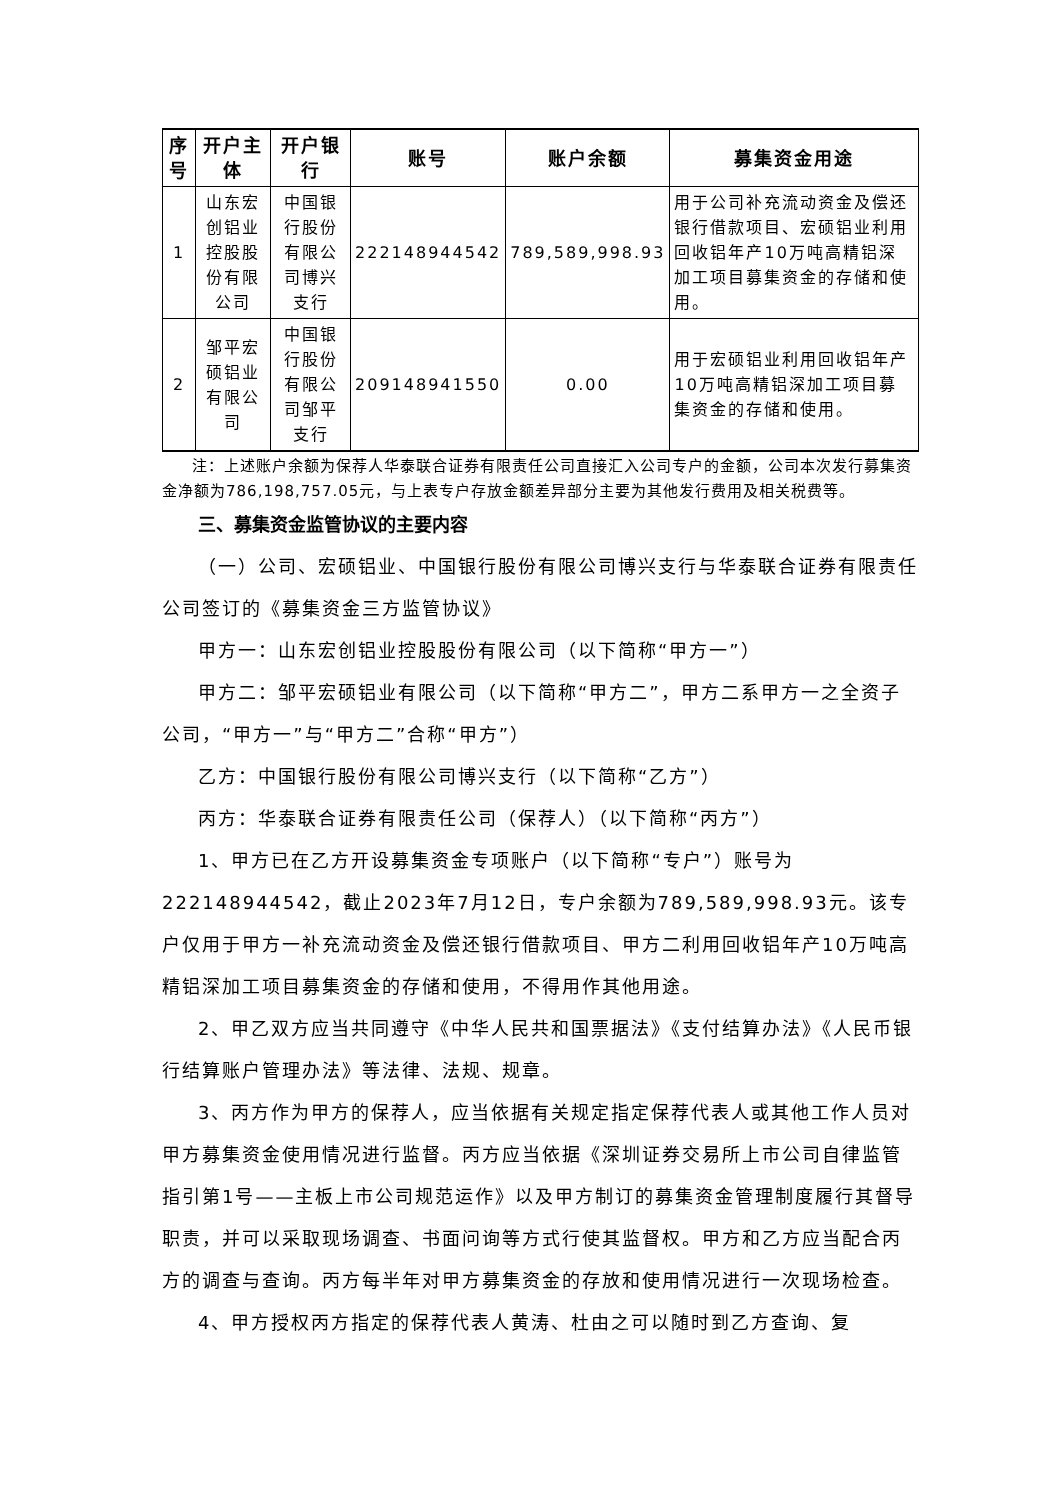| 序号 | 开户主体 | 开户银行 | 账号 | 账户余额 | 募集资金用途 |
| --- | --- | --- | --- | --- | --- |
| 1 | 山东宏创铝业控股股份有限公司 | 中国银行股份有限公司博兴支行 | 222148944542 | 789,589,998.93 | 用于公司补充流动资金及偿还银行借款项目、宏硕铝业利用回收铝年产10万吨高精铝深加工项目募集资金的存储和使用。 |
| 2 | 邹平宏硕铝业有限公司 | 中国银行股份有限公司邹平支行 | 209148941550 | 0.00 | 用于宏硕铝业利用回收铝年产10万吨高精铝深加工项目募集资金的存储和使用。 |
注：上述账户余额为保荐人华泰联合证券有限责任公司直接汇入公司专户的金额，公司本次发行募集资金净额为786,198,757.05元，与上表专户存放金额差异部分主要为其他发行费用及相关税费等。
三、募集资金监管协议的主要内容
（一）公司、宏硕铝业、中国银行股份有限公司博兴支行与华泰联合证券有限责任公司签订的《募集资金三方监管协议》
甲方一：山东宏创铝业控股股份有限公司（以下简称“甲方一”）
甲方二：邹平宏硕铝业有限公司（以下简称“甲方二”，甲方二系甲方一之全资子公司，“甲方一”与“甲方二”合称“甲方”）
乙方：中国银行股份有限公司博兴支行（以下简称“乙方”）
丙方：华泰联合证券有限责任公司（保荐人）（以下简称“丙方”）
1、甲方已在乙方开设募集资金专项账户（以下简称“专户”）账号为222148944542，截止2023年7月12日，专户余额为789,589,998.93元。该专户仅用于甲方一补充流动资金及偿还银行借款项目、甲方二利用回收铝年产10万吨高精铝深加工项目募集资金的存储和使用，不得用作其他用途。
2、甲乙双方应当共同遵守《中华人民共和国票据法》《支付结算办法》《人民币银行结算账户管理办法》等法律、法规、规章。
3、丙方作为甲方的保荐人，应当依据有关规定指定保荐代表人或其他工作人员对甲方募集资金使用情况进行监督。丙方应当依据《深圳证券交易所上市公司自律监管指引第1号——主板上市公司规范运作》以及甲方制订的募集资金管理制度履行其督导职责，并可以采取现场调查、书面问询等方式行使其监督权。甲方和乙方应当配合丙方的调查与查询。丙方每半年对甲方募集资金的存放和使用情况进行一次现场检查。
4、甲方授权丙方指定的保荐代表人黄涛、杜由之可以随时到乙方查询、复